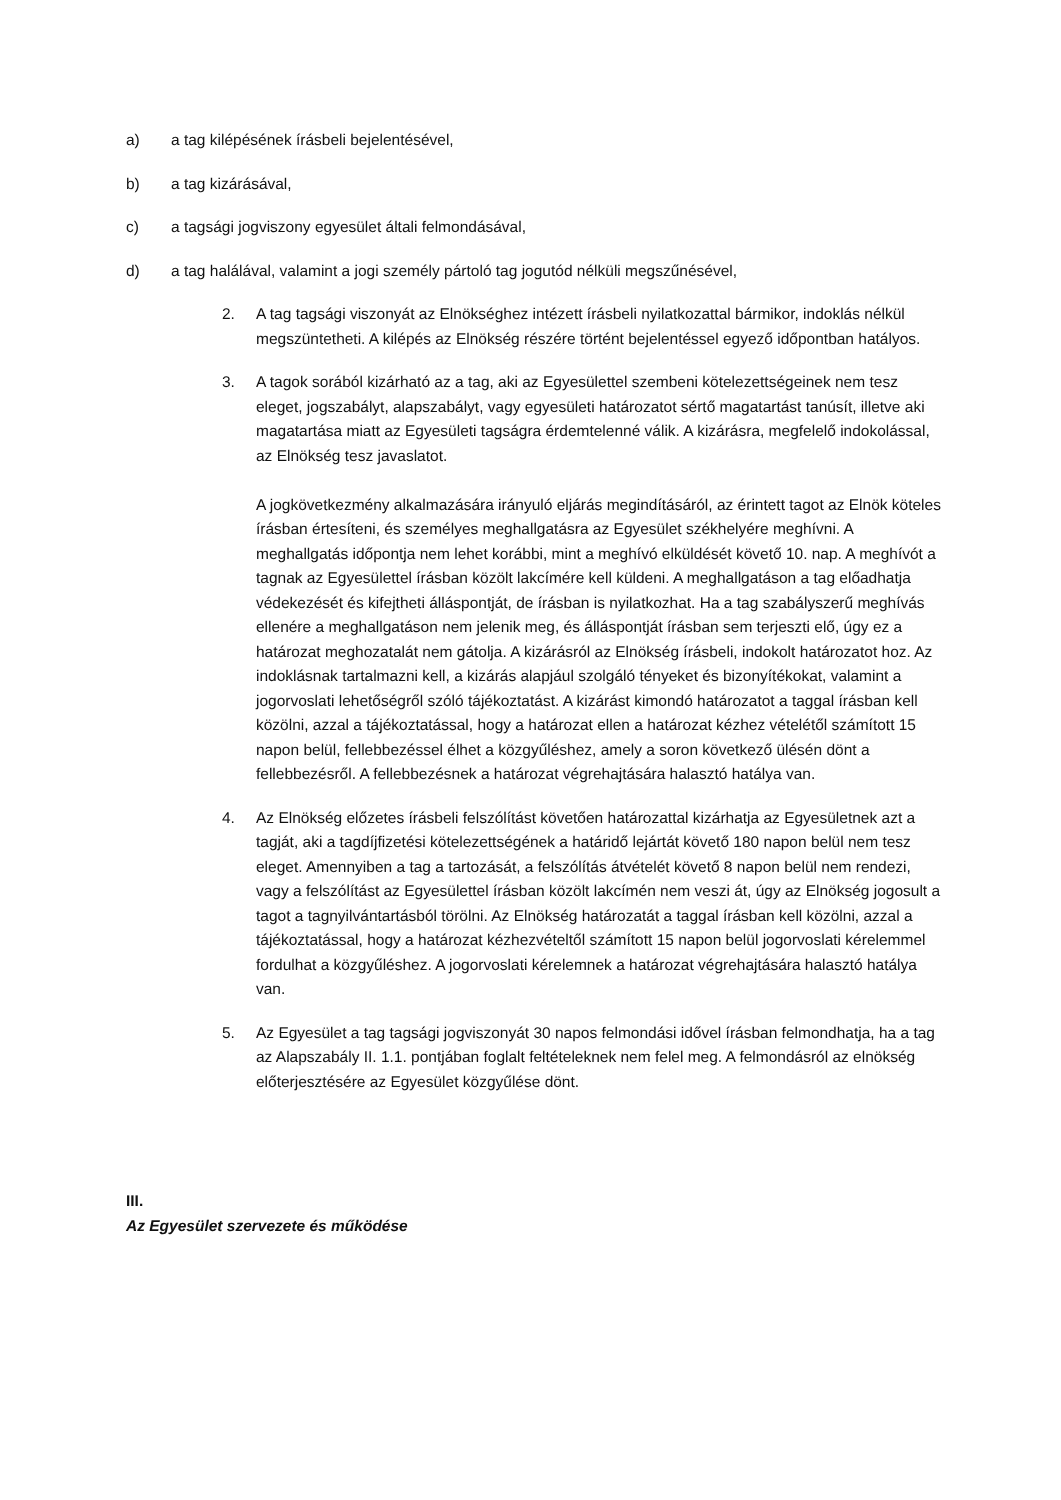a) a tag kilépésének írásbeli bejelentésével,
b) a tag kizárásával,
c) a tagsági jogviszony egyesület általi felmondásával,
d) a tag halálával, valamint a jogi személy pártoló tag jogutód nélküli megszűnésével,
2. A tag tagsági viszonyát az Elnökséghez intézett írásbeli nyilatkozattal bármikor, indoklás nélkül megszüntetheti. A kilépés az Elnökség részére történt bejelentéssel egyező időpontban hatályos.
3. A tagok sorából kizárható az a tag, aki az Egyesülettel szembeni kötelezettségeinek nem tesz eleget, jogszabályt, alapszabályt, vagy egyesületi határozatot sértő magatartást tanúsít, illetve aki magatartása miatt az Egyesületi tagságra érdemtelenné válik. A kizárásra, megfelelő indokolással, az Elnökség tesz javaslatot.
A jogkövetkezmény alkalmazására irányuló eljárás megindításáról, az érintett tagot az Elnök köteles írásban értesíteni, és személyes meghallgatásra az Egyesület székhelyére meghívni. A meghallgatás időpontja nem lehet korábbi, mint a meghívó elküldését követő 10. nap. A meghívót a tagnak az Egyesülettel írásban közölt lakcímére kell küldeni. A meghallgatáson a tag előadhatja védekezését és kifejtheti álláspontját, de írásban is nyilatkozhat. Ha a tag szabályszerű meghívás ellenére a meghallgatáson nem jelenik meg, és álláspontját írásban sem terjeszti elő, úgy ez a határozat meghozatalát nem gátolja. A kizárásról az Elnökség írásbeli, indokolt határozatot hoz. Az indoklásnak tartalmazni kell, a kizárás alapjául szolgáló tényeket és bizonyítékokat, valamint a jogorvoslati lehetőségről szóló tájékoztatást. A kizárást kimondó határozatot a taggal írásban kell közölni, azzal a tájékoztatással, hogy a határozat ellen a határozat kézhez vételétől számított 15 napon belül, fellebbezéssel élhet a közgyűléshez, amely a soron következő ülésén dönt a fellebbezésről. A fellebbezésnek a határozat végrehajtására halasztó hatálya van.
4. Az Elnökség előzetes írásbeli felszólítást követően határozattal kizárhatja az Egyesületnek azt a tagját, aki a tagdíjfizetési kötelezettségének a határidő lejártát követő 180 napon belül nem tesz eleget. Amennyiben a tag a tartozását, a felszólítás átvételét követő 8 napon belül nem rendezi, vagy a felszólítást az Egyesülettel írásban közölt lakcímén nem veszi át, úgy az Elnökség jogosult a tagot a tagnyilvántartásból törölni. Az Elnökség határozatát a taggal írásban kell közölni, azzal a tájékoztatással, hogy a határozat kézhezvételtől számított 15 napon belül jogorvoslati kérelemmel fordulhat a közgyűléshez. A jogorvoslati kérelemnek a határozat végrehajtására halasztó hatálya van.
5. Az Egyesület a tag tagsági jogviszonyát 30 napos felmondási idővel írásban felmondhatja, ha a tag az Alapszabály II. 1.1. pontjában foglalt feltételeknek nem felel meg. A felmondásról az elnökség előterjesztésére az Egyesület közgyűlése dönt.
III.
Az Egyesület szervezete és működése